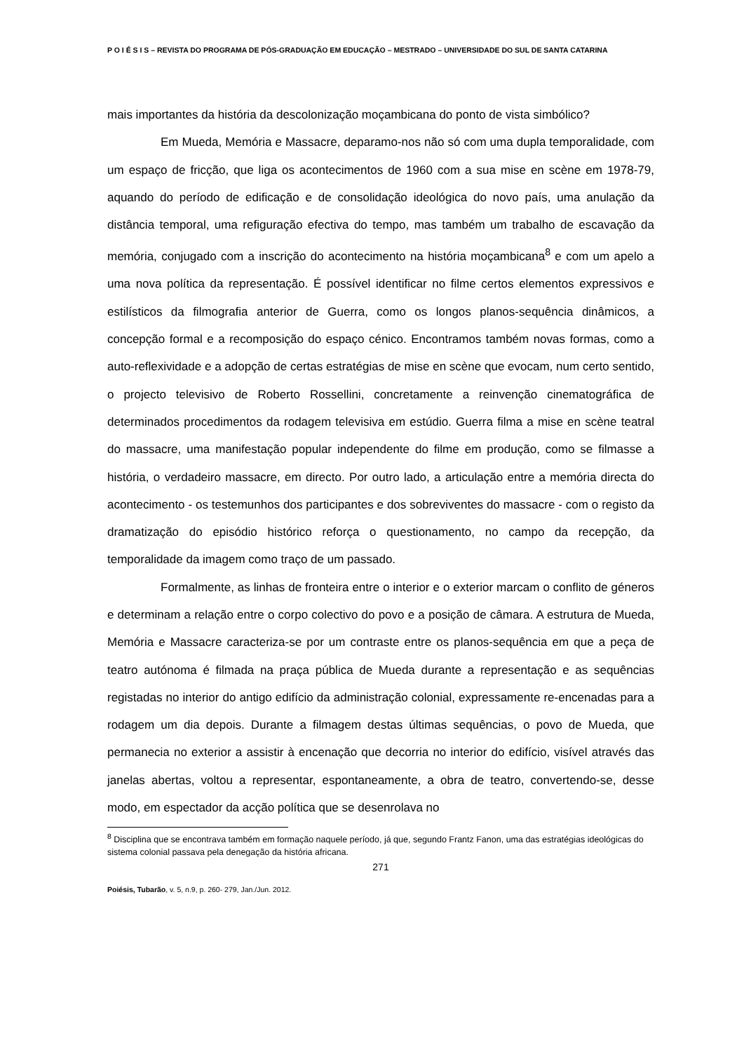P O I É S I S – REVISTA DO PROGRAMA DE PÓS-GRADUAÇÃO EM EDUCAÇÃO – MESTRADO – UNIVERSIDADE DO SUL DE SANTA CATARINA
mais importantes da história da descolonização moçambicana do ponto de vista simbólico?
Em Mueda, Memória e Massacre, deparamo-nos não só com uma dupla temporalidade, com um espaço de fricção, que liga os acontecimentos de 1960 com a sua mise en scène em 1978-79, aquando do período de edificação e de consolidação ideológica do novo país, uma anulação da distância temporal, uma refiguração efectiva do tempo, mas também um trabalho de escavação da memória, conjugado com a inscrição do acontecimento na história moçambicana<sup>8</sup> e com um apelo a uma nova política da representação. É possível identificar no filme certos elementos expressivos e estilísticos da filmografia anterior de Guerra, como os longos planos-sequência dinâmicos, a concepção formal e a recomposição do espaço cénico. Encontramos também novas formas, como a auto-reflexividade e a adopção de certas estratégias de mise en scène que evocam, num certo sentido, o projecto televisivo de Roberto Rossellini, concretamente a reinvenção cinematográfica de determinados procedimentos da rodagem televisiva em estúdio. Guerra filma a mise en scène teatral do massacre, uma manifestação popular independente do filme em produção, como se filmasse a história, o verdadeiro massacre, em directo. Por outro lado, a articulação entre a memória directa do acontecimento - os testemunhos dos participantes e dos sobreviventes do massacre - com o registo da dramatização do episódio histórico reforça o questionamento, no campo da recepção, da temporalidade da imagem como traço de um passado.
Formalmente, as linhas de fronteira entre o interior e o exterior marcam o conflito de géneros e determinam a relação entre o corpo colectivo do povo e a posição de câmara. A estrutura de Mueda, Memória e Massacre caracteriza-se por um contraste entre os planos-sequência em que a peça de teatro autónoma é filmada na praça pública de Mueda durante a representação e as sequências registadas no interior do antigo edifício da administração colonial, expressamente re-encenadas para a rodagem um dia depois. Durante a filmagem destas últimas sequências, o povo de Mueda, que permanecia no exterior a assistir à encenação que decorria no interior do edifício, visível através das janelas abertas, voltou a representar, espontaneamente, a obra de teatro, convertendo-se, desse modo, em espectador da acção política que se desenrolava no
<sup>8</sup> Disciplina que se encontrava também em formação naquele período, já que, segundo Frantz Fanon, uma das estratégias ideológicas do sistema colonial passava pela denegação da história africana.
271
Poiésis, Tubarão, v. 5, n.9, p. 260- 279, Jan./Jun. 2012.